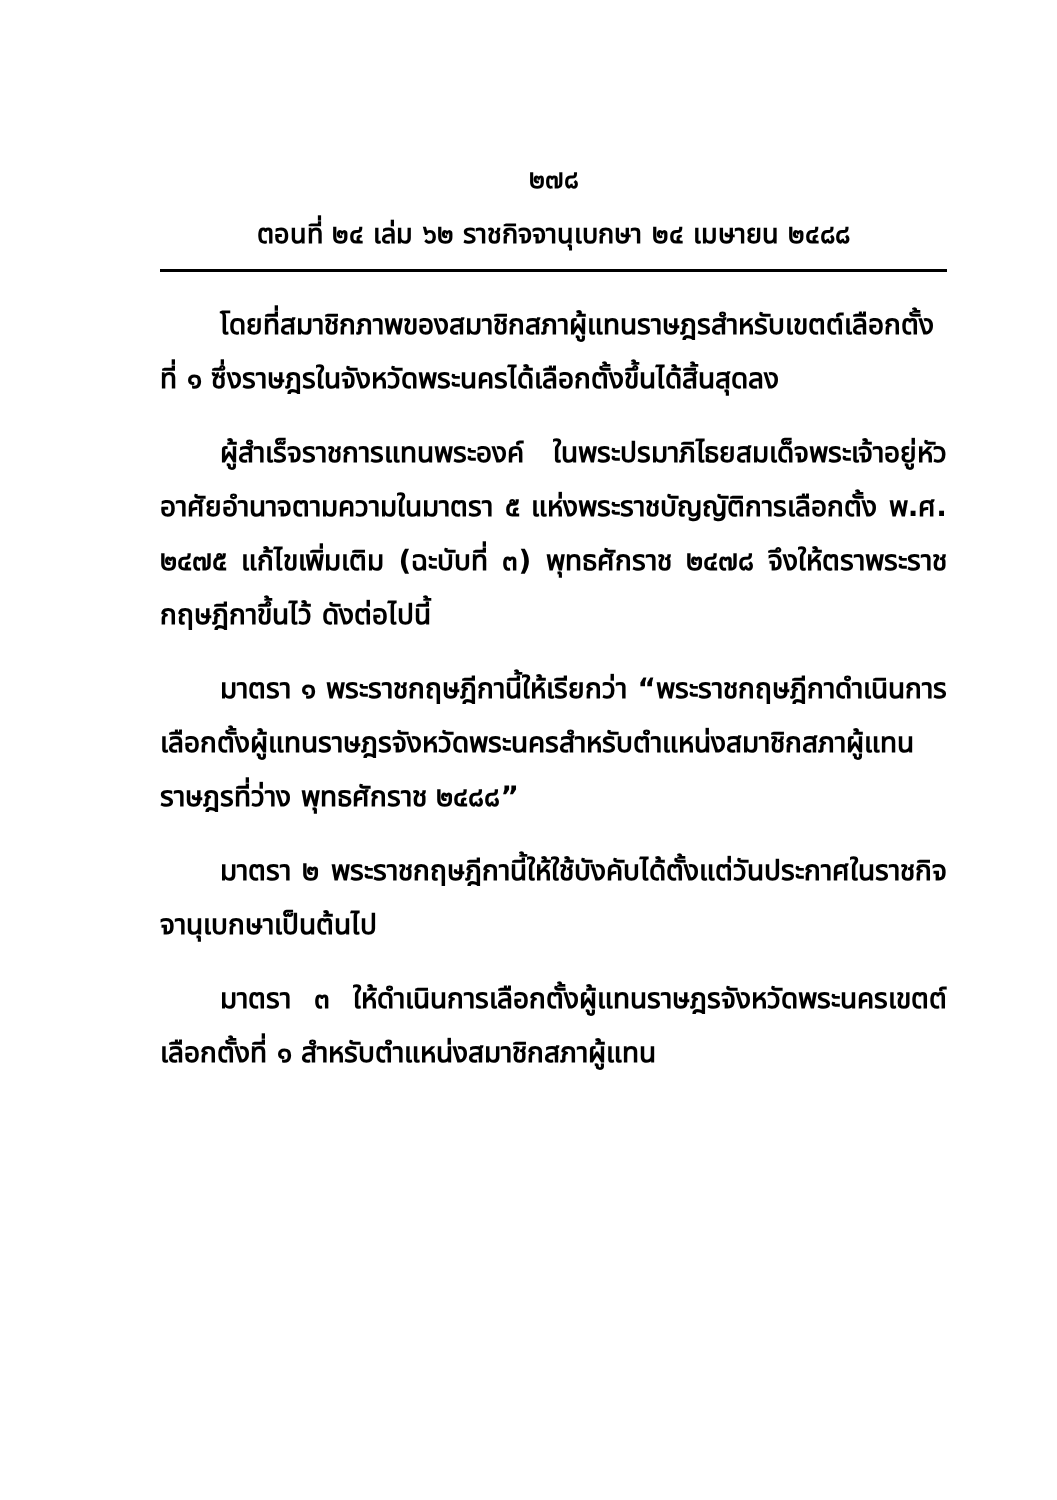๒๗๘
ตอนที่ ๒๔ เล่ม ๖๒ ราชกิจจานุเบกษา ๒๔ เมษายน ๒๔๘๘
โดยที่สมาชิกภาพของสมาชิกสภาผู้แทนราษฎรสำหรับเขตต์เลือกตั้งที่ ๑ ซึ่งราษฎรในจังหวัดพระนครได้เลือกตั้งขึ้นได้สิ้นสุดลง
ผู้สำเร็จราชการแทนพระองค์ ในพระปรมาภิไธยสมเด็จพระเจ้าอยู่หัว อาศัยอำนาจตามความในมาตรา ๕ แห่งพระราชบัญญัติการเลือกตั้ง พ.ศ. ๒๔๗๕ แก้ไขเพิ่มเติม (ฉะบับที่ ๓) พุทธศักราช ๒๔๗๘ จึงให้ตราพระราชกฤษฎีกาขึ้นไว้ ดังต่อไปนี้
มาตรา ๑ พระราชกฤษฎีกานี้ให้เรียกว่า “พระราชกฤษฎีกาดำเนินการเลือกตั้งผู้แทนราษฎรจังหวัดพระนครสำหรับตำแหน่งสมาชิกสภาผู้แทนราษฎรที่ว่าง พุทธศักราช ๒๔๘๘”
มาตรา ๒ พระราชกฤษฎีกานี้ให้ใช้บังคับได้ตั้งแต่วันประกาศในราชกิจจานุเบกษาเป็นต้นไป
มาตรา ๓ ให้ดำเนินการเลือกตั้งผู้แทนราษฎรจังหวัดพระนครเขตต์เลือกตั้งที่ ๑ สำหรับตำแหน่งสมาชิกสภาผู้แทน